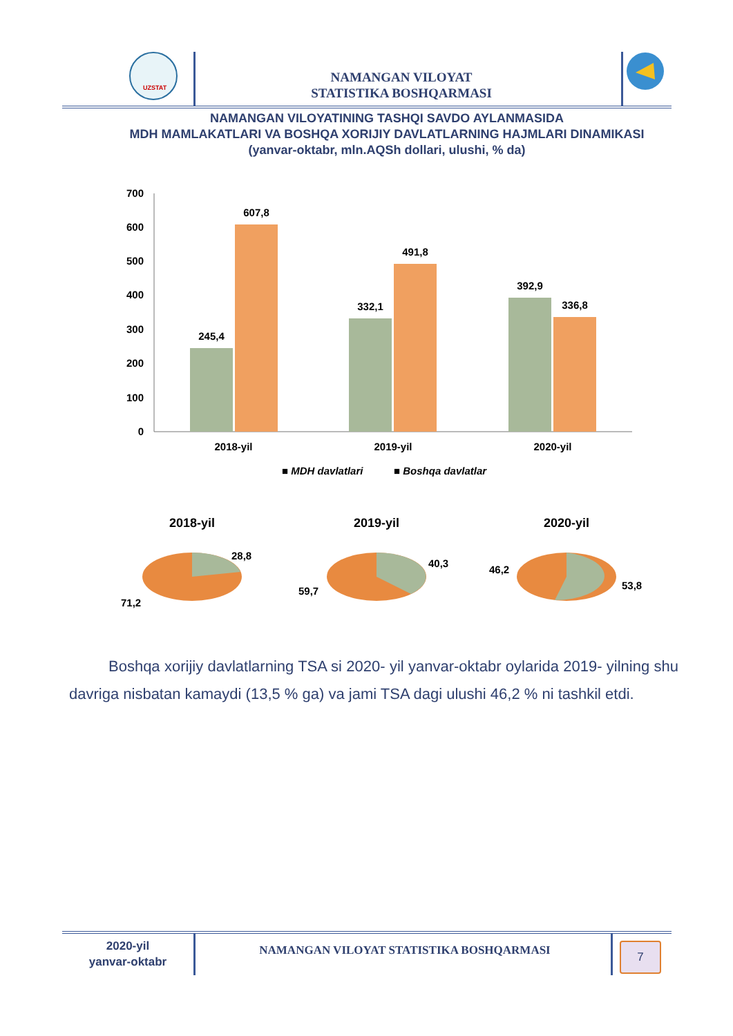UZSTAT
NAMANGAN VILOYAT
STATISTIKA BOSHQARMASI
NAMANGAN VILOYATINING TASHQI SAVDO AYLANMASIDA
MDH MAMLAKATLARI VA BOSHQA XORIJIY DAVLATLARNING HAJMLARI DINAMIKASI
(yanvar-oktabr, mln.AQSh dollari, ulushi, % da)
0
100
200
300
400
500
600
700
245,4
607,8
332,1
491,8
392,9
336,8
2018-yil
2019-yil
2020-yil
■ MDH davlatlari
■ Boshqa davlatlar
2018-yil
2019-yil
2020-yil
28,8
71,2
40,3
59,7
46,2
53,8
Boshqa xorijiy davlatlarning TSA si 2020- yil yanvar-oktabr oylarida 2019- yilning shu davriga nisbatan kamaydi (13,5 % ga) va jami TSA dagi ulushi 46,2 % ni tashkil etdi.
2020-yil
yanvar-oktabr
NAMANGAN VILOYAT STATISTIKA BOSHQARMASI
7